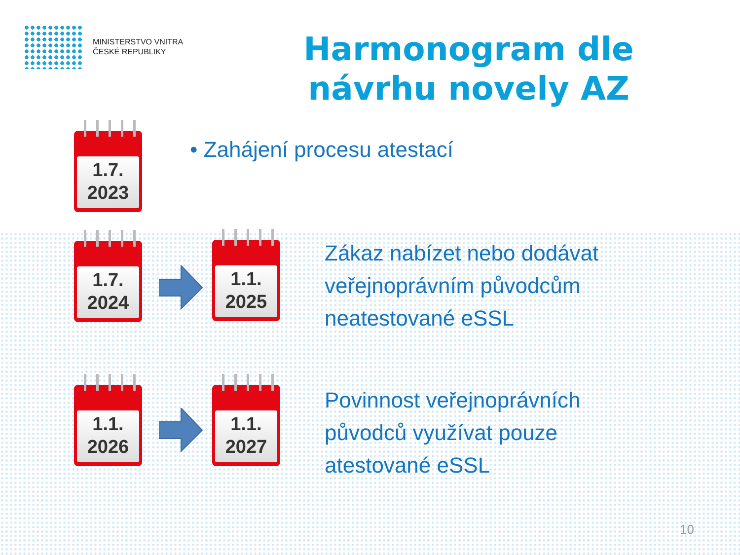MINISTERSTVO VNITRA
ČESKÉ REPUBLIKY
Harmonogram dle návrhu novely AZ
1.7.
2023
• Zahájení procesu atestací
1.7.
2024
1.1.
2025
Zákaz nabízet nebo dodávat
veřejnoprávním původcům
neatestované eSSL
1.1.
2026
1.1.
2027
Povinnost veřejnoprávních
původců využívat pouze
atestované eSSL
10